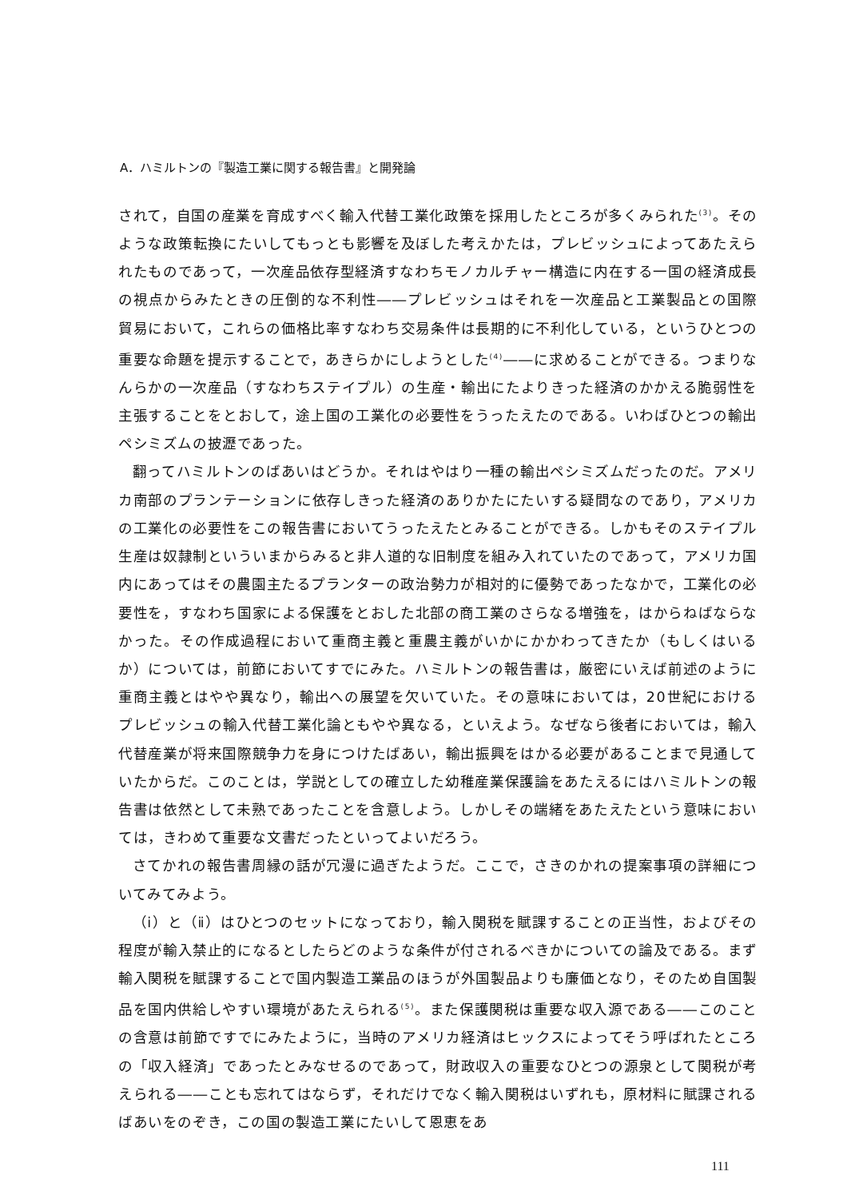A．ハミルトンの『製造工業に関する報告書』と開発論
されて，自国の産業を育成すべく輸入代替工業化政策を採用したところが多くみられた<sup>(3)</sup>。そのような政策転換にたいしてもっとも影響を及ぼした考えかたは，プレビッシュによってあたえられたものであって，一次産品依存型経済すなわちモノカルチャー構造に内在する一国の経済成長の視点からみたときの圧倒的な不利性――プレビッシュはそれを一次産品と工業製品との国際貿易において，これらの価格比率すなわち交易条件は長期的に不利化している，というひとつの重要な命題を提示することで，あきらかにしようとした<sup>(4)</sup>――に求めることができる。つまりなんらかの一次産品（すなわちステイプル）の生産・輸出にたよりきった経済のかかえる脆弱性を主張することをとおして，途上国の工業化の必要性をうったえたのである。いわばひとつの輸出ペシミズムの披瀝であった。
翻ってハミルトンのばあいはどうか。それはやはり一種の輸出ペシミズムだったのだ。アメリカ南部のプランテーションに依存しきった経済のありかたにたいする疑問なのであり，アメリカの工業化の必要性をこの報告書においてうったえたとみることができる。しかもそのステイプル生産は奴隷制といういまからみると非人道的な旧制度を組み入れていたのであって，アメリカ国内にあってはその農園主たるプランターの政治勢力が相対的に優勢であったなかで，工業化の必要性を，すなわち国家による保護をとおした北部の商工業のさらなる増強を，はからねばならなかった。その作成過程において重商主義と重農主義がいかにかかわってきたか（もしくはいるか）については，前節においてすでにみた。ハミルトンの報告書は，厳密にいえば前述のように重商主義とはやや異なり，輸出への展望を欠いていた。その意味においては，20世紀におけるプレビッシュの輸入代替工業化論ともやや異なる，といえよう。なぜなら後者においては，輸入代替産業が将来国際競争力を身につけたばあい，輸出振興をはかる必要があることまで見通していたからだ。このことは，学説としての確立した幼稚産業保護論をあたえるにはハミルトンの報告書は依然として未熟であったことを含意しよう。しかしその端緒をあたえたという意味においては，きわめて重要な文書だったといってよいだろう。
さてかれの報告書周縁の話が冗漫に過ぎたようだ。ここで，さきのかれの提案事項の詳細についてみてみよう。
（ⅰ）と（ⅱ）はひとつのセットになっており，輸入関税を賦課することの正当性，およびその程度が輸入禁止的になるとしたらどのような条件が付されるべきかについての論及である。まず輸入関税を賦課することで国内製造工業品のほうが外国製品よりも廉価となり，そのため自国製品を国内供給しやすい環境があたえられる<sup>(5)</sup>。また保護関税は重要な収入源である――このことの含意は前節ですでにみたように，当時のアメリカ経済はヒックスによってそう呼ばれたところの「収入経済」であったとみなせるのであって，財政収入の重要なひとつの源泉として関税が考えられる――ことも忘れてはならず，それだけでなく輸入関税はいずれも，原材料に賦課されるばあいをのぞき，この国の製造工業にたいして恩恵をあ
111